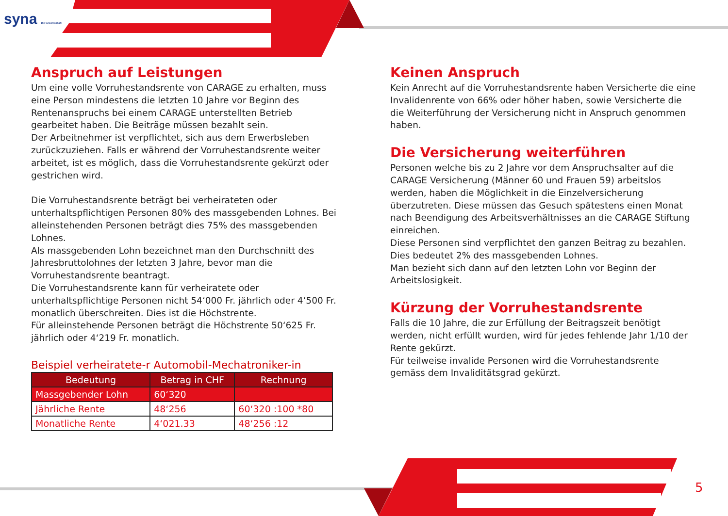syna Die Gewerkschaft
Anspruch auf Leistungen
Um eine volle Vorruhestandsrente von CARAGE zu erhalten, muss eine Person mindestens die letzten 10 Jahre vor Beginn des Rentenanspruchs bei einem CARAGE unterstellten Betrieb gearbeitet haben. Die Beiträge müssen bezahlt sein.
Der Arbeitnehmer ist verpflichtet, sich aus dem Erwerbsleben zurückzuziehen. Falls er während der Vorruhestandsrente weiter arbeitet, ist es möglich, dass die Vorruhestandsrente gekürzt oder gestrichen wird.
Die Vorruhestandsrente beträgt bei verheirateten oder unterhaltspflichtigen Personen 80% des massgebenden Lohnes. Bei alleinstehenden Personen beträgt dies 75% des massgebenden Lohnes.
Als massgebenden Lohn bezeichnet man den Durchschnitt des Jahresbruttolohnes der letzten 3 Jahre, bevor man die Vorruhestandsrente beantragt.
Die Vorruhestandsrente kann für verheiratete oder unterhaltspflichtige Personen nicht 54‘000 Fr. jährlich oder 4‘500 Fr. monatlich überschreiten. Dies ist die Höchstrente.
Für alleinstehende Personen beträgt die Höchstrente 50‘625 Fr. jährlich oder 4‘219 Fr. monatlich.
Beispiel verheiratete-r Automobil-Mechatroniker-in
| Bedeutung | Betrag in CHF | Rechnung |
| --- | --- | --- |
| Massgebender Lohn | 60‘320 | |
| Jährliche Rente | 48‘256 | 60‘320 :100 *80 |
| Monatliche Rente | 4‘021.33 | 48‘256 :12 |
Keinen Anspruch
Kein Anrecht auf die Vorruhestandsrente haben Versicherte die eine Invalidenrente von 66% oder höher haben, sowie Versicherte die die Weiterführung der Versicherung nicht in Anspruch genommen haben.
Die Versicherung weiterführen
Personen welche bis zu 2 Jahre vor dem Anspruchsalter auf die CARAGE Versicherung (Männer 60 und Frauen 59) arbeitslos werden, haben die Möglichkeit in die Einzelversicherung überzutreten. Diese müssen das Gesuch spätestens einen Monat nach Beendigung des Arbeitsverhältnisses an die CARAGE Stiftung einreichen.
Diese Personen sind verpflichtet den ganzen Beitrag zu bezahlen. Dies bedeutet 2% des massgebenden Lohnes.
Man bezieht sich dann auf den letzten Lohn vor Beginn der Arbeitslosigkeit.
Kürzung der Vorruhestandsrente
Falls die 10 Jahre, die zur Erfüllung der Beitragszeit benötigt werden, nicht erfüllt wurden, wird für jedes fehlende Jahr 1/10 der Rente gekürzt.
Für teilweise invalide Personen wird die Vorruhestandsrente gemäss dem Invaliditätsgrad gekürzt.
5